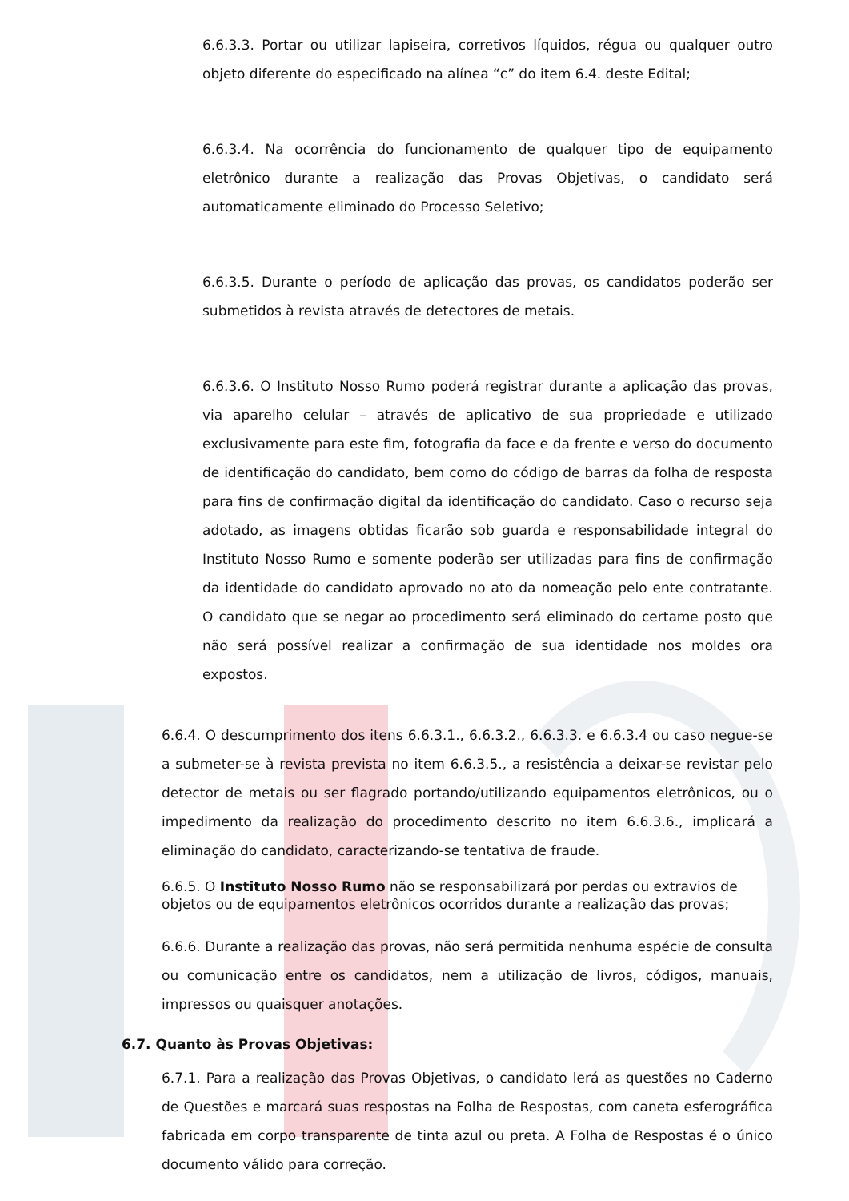6.6.3.3. Portar ou utilizar lapiseira, corretivos líquidos, régua ou qualquer outro objeto diferente do especificado na alínea “c” do item 6.4. deste Edital;
6.6.3.4. Na ocorrência do funcionamento de qualquer tipo de equipamento eletrônico durante a realização das Provas Objetivas, o candidato será automaticamente eliminado do Processo Seletivo;
6.6.3.5. Durante o período de aplicação das provas, os candidatos poderão ser submetidos à revista através de detectores de metais.
6.6.3.6. O Instituto Nosso Rumo poderá registrar durante a aplicação das provas, via aparelho celular – através de aplicativo de sua propriedade e utilizado exclusivamente para este fim, fotografia da face e da frente e verso do documento de identificação do candidato, bem como do código de barras da folha de resposta para fins de confirmação digital da identificação do candidato. Caso o recurso seja adotado, as imagens obtidas ficarão sob guarda e responsabilidade integral do Instituto Nosso Rumo e somente poderão ser utilizadas para fins de confirmação da identidade do candidato aprovado no ato da nomeação pelo ente contratante. O candidato que se negar ao procedimento será eliminado do certame posto que não será possível realizar a confirmação de sua identidade nos moldes ora expostos.
6.6.4. O descumprimento dos itens 6.6.3.1., 6.6.3.2., 6.6.3.3. e 6.6.3.4 ou caso negue-se a submeter-se à revista prevista no item 6.6.3.5., a resistência a deixar-se revistar pelo detector de metais ou ser flagrado portando/utilizando equipamentos eletrônicos, ou o impedimento da realização do procedimento descrito no item 6.6.3.6., implicará a eliminação do candidato, caracterizando-se tentativa de fraude.
6.6.5. O Instituto Nosso Rumo não se responsabilizará por perdas ou extravios de objetos ou de equipamentos eletrônicos ocorridos durante a realização das provas;
6.6.6. Durante a realização das provas, não será permitida nenhuma espécie de consulta ou comunicação entre os candidatos, nem a utilização de livros, códigos, manuais, impressos ou quaisquer anotações.
6.7. Quanto às Provas Objetivas:
6.7.1. Para a realização das Provas Objetivas, o candidato lerá as questões no Caderno de Questões e marcará suas respostas na Folha de Respostas, com caneta esferográfica fabricada em corpo transparente de tinta azul ou preta. A Folha de Respostas é o único documento válido para correção.